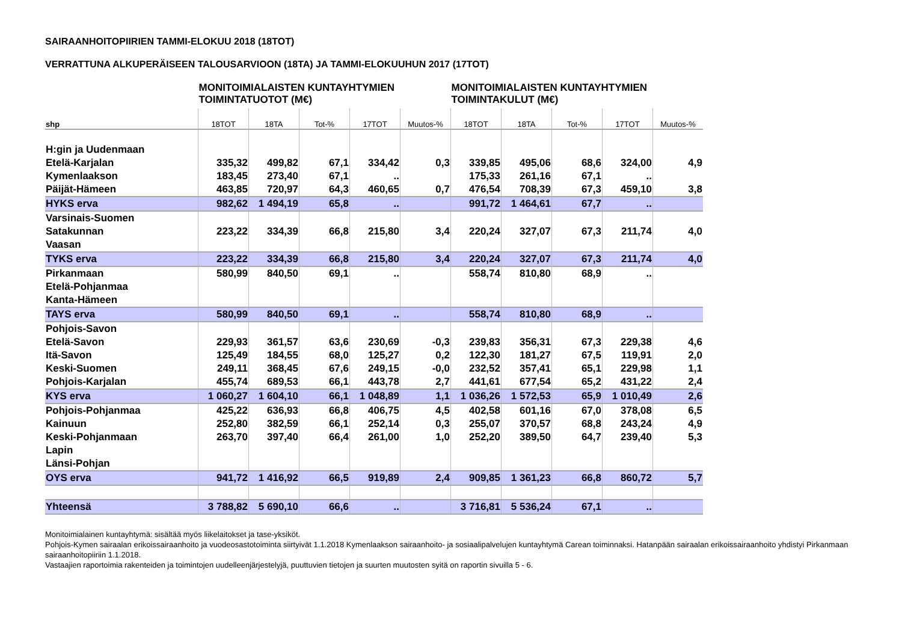SAIRAANHOITOPIIRIEN TAMMI-ELOKUU 2018 (18TOT)
VERRATTUNA ALKUPERÄISEEN TALOUSARVIOON (18TA) JA TAMMI-ELOKUUHUN 2017 (17TOT)
| | MONITOIMIALAISTEN KUNTAYHTYMIEN TOIMINTATUOTOT (M€) | | | | | MONITOIMIALAISTEN KUNTAYHTYMIEN TOIMINTAKULUT (M€) | | | | |
| --- | --- | --- | --- | --- | --- | --- | --- | --- | --- | --- |
| shp | 18TOT | 18TA | Tot-% | 17TOT | Muutos-% | 18TOT | 18TA | Tot-% | 17TOT | Muutos-% |
| H:gin ja Uudenmaan | | | | | | | | | | |
| Etelä-Karjalan | 335,32 | 499,82 | 67,1 | 334,42 | 0,3 | 339,85 | 495,06 | 68,6 | 324,00 | 4,9 |
| Kymenlaakson | 183,45 | 273,40 | 67,1 | .. | | 175,33 | 261,16 | 67,1 | .. | |
| Päijät-Hämeen | 463,85 | 720,97 | 64,3 | 460,65 | 0,7 | 476,54 | 708,39 | 67,3 | 459,10 | 3,8 |
| HYKS erva | 982,62 | 1 494,19 | 65,8 | .. | | 991,72 | 1 464,61 | 67,7 | .. | |
| Varsinais-Suomen | | | | | | | | | | |
| Satakunnan | 223,22 | 334,39 | 66,8 | 215,80 | 3,4 | 220,24 | 327,07 | 67,3 | 211,74 | 4,0 |
| Vaasan | | | | | | | | | | |
| TYKS erva | 223,22 | 334,39 | 66,8 | 215,80 | 3,4 | 220,24 | 327,07 | 67,3 | 211,74 | 4,0 |
| Pirkanmaan | 580,99 | 840,50 | 69,1 | .. | | 558,74 | 810,80 | 68,9 | .. | |
| Etelä-Pohjanmaa | | | | | | | | | | |
| Kanta-Hämeen | | | | | | | | | | |
| TAYS erva | 580,99 | 840,50 | 69,1 | .. | | 558,74 | 810,80 | 68,9 | .. | |
| Pohjois-Savon | | | | | | | | | | |
| Etelä-Savon | 229,93 | 361,57 | 63,6 | 230,69 | -0,3 | 239,83 | 356,31 | 67,3 | 229,38 | 4,6 |
| Itä-Savon | 125,49 | 184,55 | 68,0 | 125,27 | 0,2 | 122,30 | 181,27 | 67,5 | 119,91 | 2,0 |
| Keski-Suomen | 249,11 | 368,45 | 67,6 | 249,15 | -0,0 | 232,52 | 357,41 | 65,1 | 229,98 | 1,1 |
| Pohjois-Karjalan | 455,74 | 689,53 | 66,1 | 443,78 | 2,7 | 441,61 | 677,54 | 65,2 | 431,22 | 2,4 |
| KYS erva | 1 060,27 | 1 604,10 | 66,1 | 1 048,89 | 1,1 | 1 036,26 | 1 572,53 | 65,9 | 1 010,49 | 2,6 |
| Pohjois-Pohjanmaa | 425,22 | 636,93 | 66,8 | 406,75 | 4,5 | 402,58 | 601,16 | 67,0 | 378,08 | 6,5 |
| Kainuun | 252,80 | 382,59 | 66,1 | 252,14 | 0,3 | 255,07 | 370,57 | 68,8 | 243,24 | 4,9 |
| Keski-Pohjanmaan | 263,70 | 397,40 | 66,4 | 261,00 | 1,0 | 252,20 | 389,50 | 64,7 | 239,40 | 5,3 |
| Lapin | | | | | | | | | | |
| Länsi-Pohjan | | | | | | | | | | |
| OYS erva | 941,72 | 1 416,92 | 66,5 | 919,89 | 2,4 | 909,85 | 1 361,23 | 66,8 | 860,72 | 5,7 |
| Yhteensä | 3 788,82 | 5 690,10 | 66,6 | .. | | 3 716,81 | 5 536,24 | 67,1 | .. | |
Monitoimialainen kuntayhtymä: sisältää myös liikelaitokset ja tase-yksiköt.
Pohjois-Kymen sairaalan erikoissairaanhoito ja vuodeosastotoiminta siirtyivät 1.1.2018 Kymenlaakson sairaanhoito- ja sosiaalipalvelujen kuntayhtymä Carean toiminnaksi. Hatanpään sairaalan erikoissairaanhoito yhdistyi Pirkanmaan sairaanhoitopiiriin 1.1.2018.
Vastaajien raportoimia rakenteiden ja toimintojen uudelleenjärjestelyjä, puuttuvien tietojen ja suurten muutosten syitä on raportin sivuilla 5 - 6.